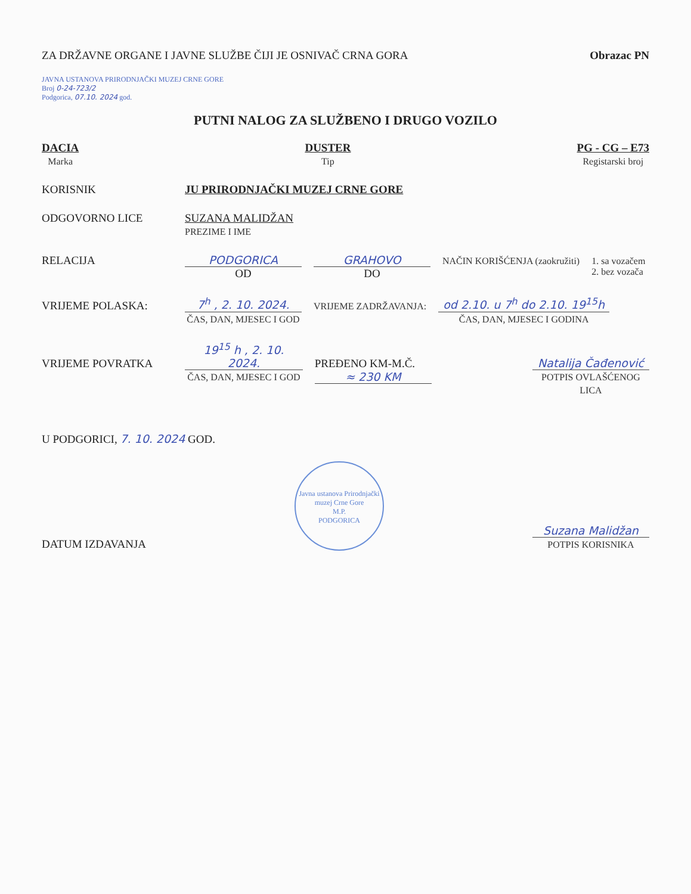ZA DRŽAVNE ORGANE I JAVNE SLUŽBE ČIJI JE OSNIVAČ CRNA GORA
Obrazac PN
JAVNA USTANOVA PRIRODNJAČKI MUZEJ CRNE GORE
Broj 0-24-723/2
Podgorica, 07.10. 2024 god.
PUTNI NALOG ZA SLUŽBENO I DRUGO VOZILO
DACIA
Marka
DUSTER
Tip
PG - CG – E73
Registarski broj
KORISNIK JU PRIRODNJAČKI MUZEJ CRNE GORE
ODGOVORNO LICE SUZANA MALIDŽAN
PREZIME I IME
RELACIJA PODGORICA
OD
GRAHOVO
DO
NAČIN KORIŠĆENJA (zaokružiti) 1. sa vozačem
2. bez vozača
VRIJEME POLASKA: 7<sup>h</sup> , 2. 10. 2024.
ČAS, DAN, MJESEC I GOD
VRIJEME ZADRŽAVANJA:
od 2.10. u 7<sup>h</sup> do 2.10. 19<sup>15</sup>h
ČAS, DAN, MJESEC I GODINA
VRIJEME POVRATKA 19<sup>15</sup> h , 2. 10. 2024.
ČAS, DAN, MJESEC I GOD
PREĐENO KM-M.Č. ≈ 230 KM Natalija Čađenović
POTPIS OVLAŠĆENOG LICA
U PODGORICI, 7. 10. 2024 GOD.
DATUM IZDAVANJA
Javna ustanova Prirodnjački muzej Crne Gore
M.P.
PODGORICA
Suzana Malidžan
POTPIS KORISNIKA